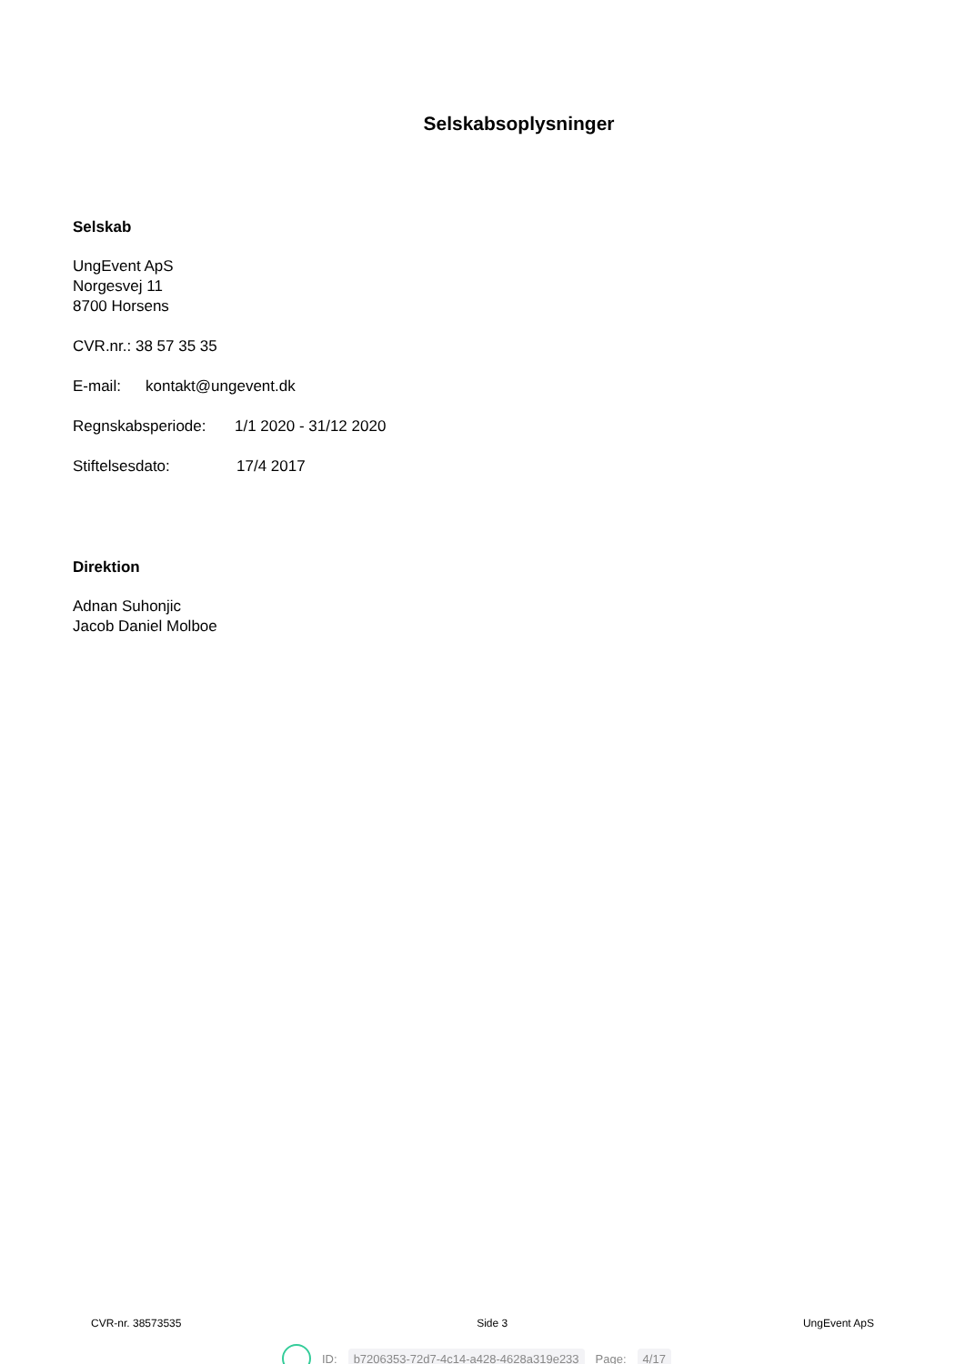Selskabsoplysninger
Selskab
UngEvent ApS
Norgesvej 11
8700 Horsens
CVR.nr.: 38 57 35 35
E-mail: kontakt@ungevent.dk
Regnskabsperiode: 1/1 2020 - 31/12 2020
Stiftelsesdato: 17/4 2017
Direktion
Adnan Suhonjic
Jacob Daniel Molboe
CVR-nr. 38573535 Side 3 UngEvent ApS
ID: b7206353-72d7-4c14-a428-4628a319e233 Page: 4/17